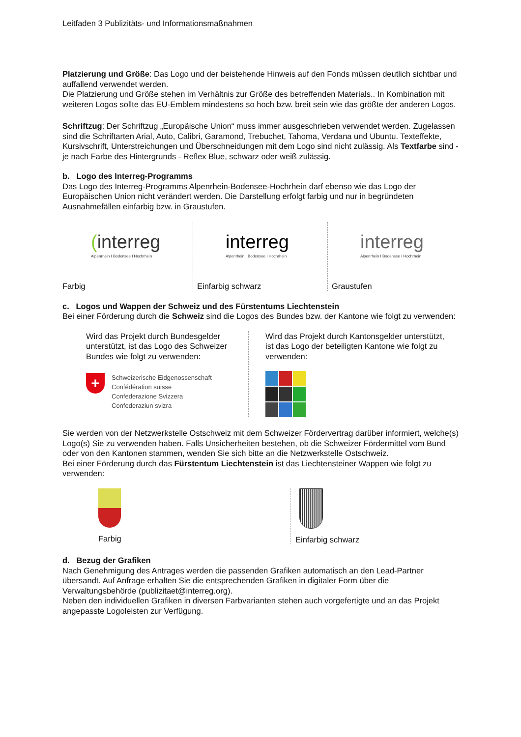Leitfaden 3 Publizitäts- und Informationsmaßnahmen
Platzierung und Größe: Das Logo und der beistehende Hinweis auf den Fonds müssen deutlich sichtbar und auffallend verwendet werden.
Die Platzierung und Größe stehen im Verhältnis zur Größe des betreffenden Materials.. In Kombination mit weiteren Logos sollte das EU-Emblem mindestens so hoch bzw. breit sein wie das größte der anderen Logos.
Schriftzug: Der Schriftzug „Europäische Union“ muss immer ausgeschrieben verwendet werden. Zugelassen sind die Schriftarten Arial, Auto, Calibri, Garamond, Trebuchet, Tahoma, Verdana und Ubuntu. Texteffekte, Kursivschrift, Unterstreichungen und Überschneidungen mit dem Logo sind nicht zulässig. Als Textfarbe sind - je nach Farbe des Hintergrunds - Reflex Blue, schwarz oder weiß zulässig.
b. Logo des Interreg-Programms
Das Logo des Interreg-Programms Alpenrhein-Bodensee-Hochrhein darf ebenso wie das Logo der Europäischen Union nicht verändert werden. Die Darstellung erfolgt farbig und nur in begründeten Ausnahmefällen einfarbig bzw. in Graustufen.
(interreg
Alpenrhein I Bodensee I Hochrhein
Farbig
interreg
Alpenrhein I Bodensee I Hochrhein
Einfarbig schwarz
interreg
Alpenrhein I Bodensee I Hochrhein
Graustufen
c. Logos und Wappen der Schweiz und des Fürstentums Liechtenstein
Bei einer Förderung durch die Schweiz sind die Logos des Bundes bzw. der Kantone wie folgt zu verwenden:
Wird das Projekt durch Bundesgelder unterstützt, ist das Logo des Schweizer Bundes wie folgt zu verwenden:
+
Schweizerische Eidgenossenschaft
Confédération suisse
Confederazione Svizzera
Confederaziun svizra
Wird das Projekt durch Kantonsgelder unterstützt, ist das Logo der beteiligten Kantone wie folgt zu verwenden:
Sie werden von der Netzwerkstelle Ostschweiz mit dem Schweizer Fördervertrag darüber informiert, welche(s) Logo(s) Sie zu verwenden haben. Falls Unsicherheiten bestehen, ob die Schweizer Fördermittel vom Bund oder von den Kantonen stammen, wenden Sie sich bitte an die Netzwerkstelle Ostschweiz.
Bei einer Förderung durch das Fürstentum Liechtenstein ist das Liechtensteiner Wappen wie folgt zu verwenden:
Farbig Einfarbig schwarz
d. Bezug der Grafiken
Nach Genehmigung des Antrages werden die passenden Grafiken automatisch an den Lead-Partner übersandt. Auf Anfrage erhalten Sie die entsprechenden Grafiken in digitaler Form über die Verwaltungsbehörde (publizitaet@interreg.org).
Neben den individuellen Grafiken in diversen Farbvarianten stehen auch vorgefertigte und an das Projekt angepasste Logoleisten zur Verfügung.